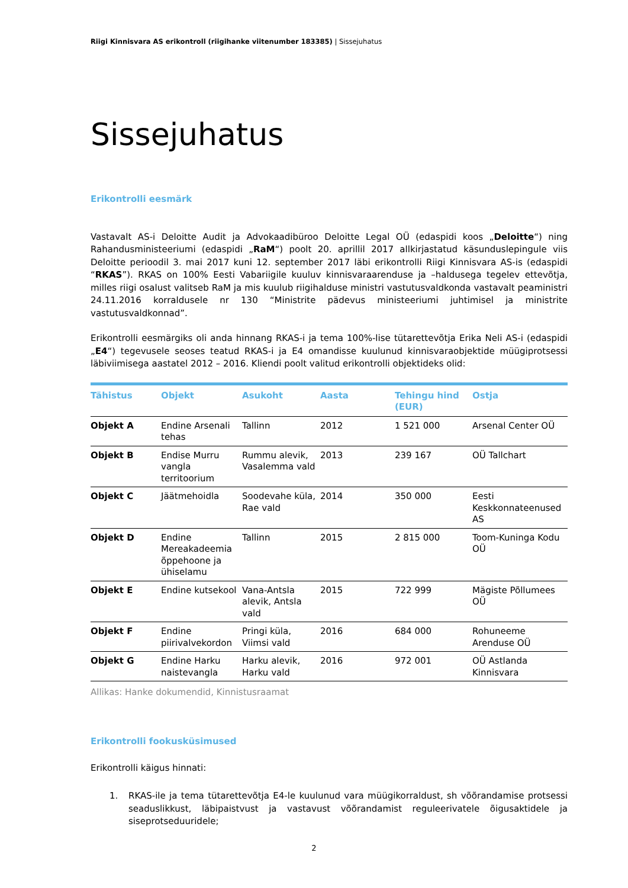Riigi Kinnisvara AS erikontroll (riigihanke viitenumber 183385) | Sissejuhatus
Sissejuhatus
Erikontrolli eesmärk
Vastavalt AS-i Deloitte Audit ja Advokaadibüroo Deloitte Legal OÜ (edaspidi koos „Deloitte“) ning Rahandusministeeriumi (edaspidi „RaM“) poolt 20. aprillil 2017 allkirjastatud käsunduslepingule viis Deloitte perioodil 3. mai 2017 kuni 12. september 2017 läbi erikontrolli Riigi Kinnisvara AS-is (edaspidi “RKAS”). RKAS on 100% Eesti Vabariigile kuuluv kinnisvaraarenduse ja –haldusega tegelev ettevõtja, milles riigi osalust valitseb RaM ja mis kuulub riigihalduse ministri vastutusvaldkonda vastavalt peaministri 24.11.2016 korraldusele nr 130 “Ministrite pädevus ministeeriumi juhtimisel ja ministrite vastutusvaldkonnad”.
Erikontrolli eesmärgiks oli anda hinnang RKAS-i ja tema 100%-lise tütarettevõtja Erika Neli AS-i (edaspidi „E4“) tegevusele seoses teatud RKAS-i ja E4 omandisse kuulunud kinnisvaraobjektide müügiprotsessi läbiviimisega aastatel 2012 – 2016. Kliendi poolt valitud erikontrolli objektideks olid:
| Tähistus | Objekt | Asukoht | Aasta | Tehingu hind (EUR) | Ostja |
| --- | --- | --- | --- | --- | --- |
| Objekt A | Endine Arsenali tehas | Tallinn | 2012 | 1 521 000 | Arsenal Center OÜ |
| Objekt B | Endise Murru vangla territoorium | Rummu alevik, Vasalemma vald | 2013 | 239 167 | OÜ Tallchart |
| Objekt C | Jäätmehoidla | Soodevahe küla, Rae vald | 2014 | 350 000 | Eesti Keskkonnateenused AS |
| Objekt D | Endine Mereakadeemia õppehoone ja ühiselamu | Tallinn | 2015 | 2 815 000 | Toom-Kuninga Kodu OÜ |
| Objekt E | Endine kutsekool | Vana-Antsla alevik, Antsla vald | 2015 | 722 999 | Mägiste Põllumees OÜ |
| Objekt F | Endine piirivalvekordon | Pringi küla, Viimsi vald | 2016 | 684 000 | Rohuneeme Arenduse OÜ |
| Objekt G | Endine Harku naistevangla | Harku alevik, Harku vald | 2016 | 972 001 | OÜ Astlanda Kinnisvara |
Allikas: Hanke dokumendid, Kinnistusraamat
Erikontrolli fookusküsimused
Erikontrolli käigus hinnati:
1.
RKAS-ile ja tema tütarettevõtja E4-le kuulunud vara müügikorraldust, sh võõrandamise protsessi seaduslikkust, läbipaistvust ja vastavust võõrandamist reguleerivatele õigusaktidele ja siseprotseduuridele;
2